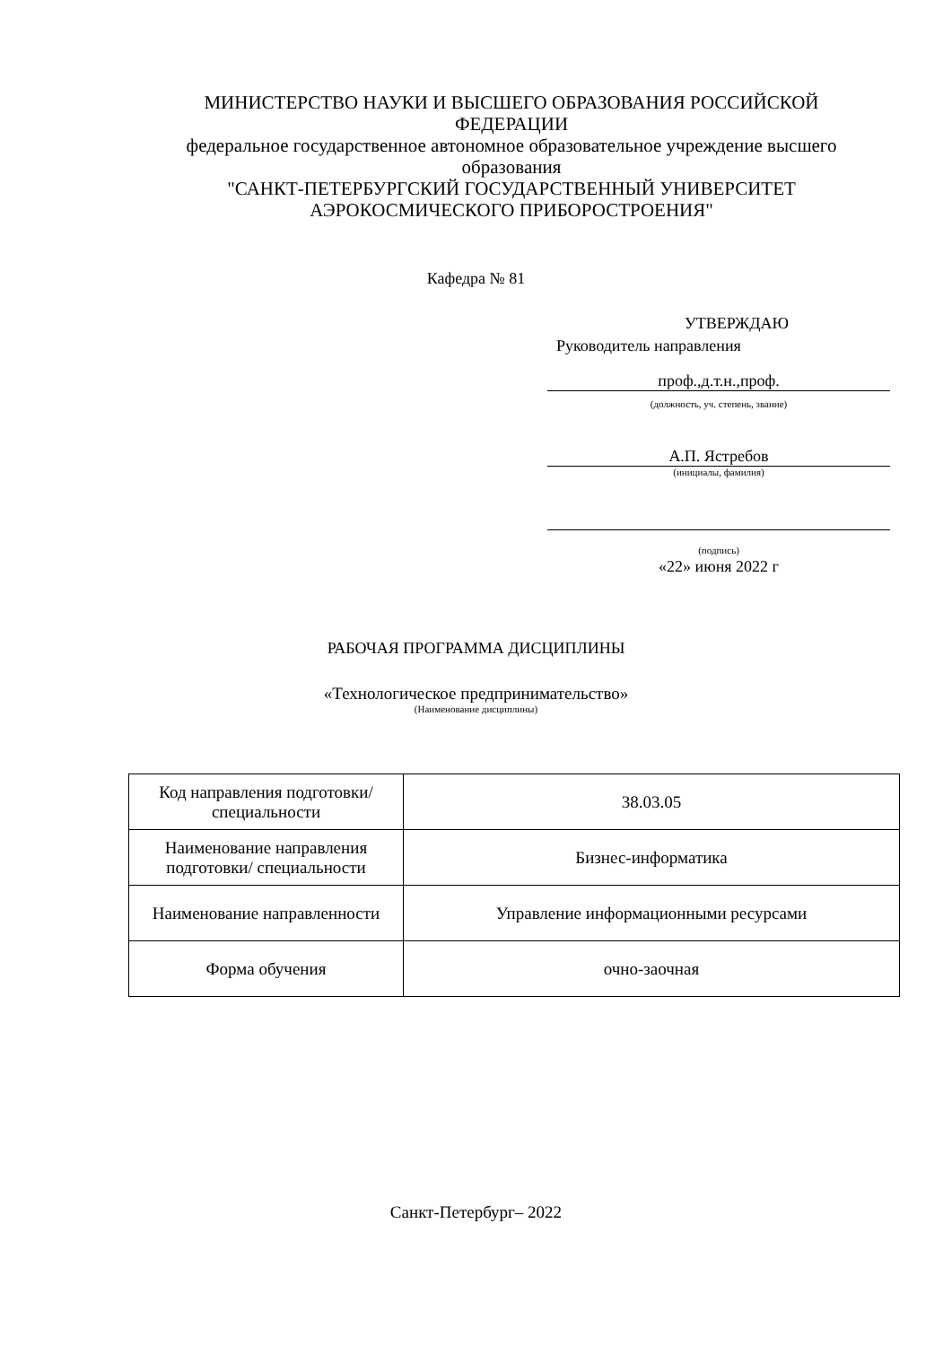МИНИСТЕРСТВО НАУКИ И ВЫСШЕГО ОБРАЗОВАНИЯ РОССИЙСКОЙ ФЕДЕРАЦИИ
федеральное государственное автономное образовательное учреждение высшего образования
"САНКТ-ПЕТЕРБУРГСКИЙ ГОСУДАРСТВЕННЫЙ УНИВЕРСИТЕТ АЭРОКОСМИЧЕСКОГО ПРИБОРОСТРОЕНИЯ"
Кафедра № 81
УТВЕРЖДАЮ
Руководитель направления
проф.,д.т.н.,проф.
(должность, уч. степень, звание)
А.П. Ястребов
(инициалы, фамилия)
(подпись)
«22» июня 2022 г
РАБОЧАЯ ПРОГРАММА ДИСЦИПЛИНЫ
«Технологическое предпринимательство»
(Наименование дисциплины)
| Код направления подготовки/ специальности | 38.03.05 |
| Наименование направления подготовки/ специальности | Бизнес-информатика |
| Наименование направленности | Управление информационными ресурсами |
| Форма обучения | очно-заочная |
Санкт-Петербург– 2022